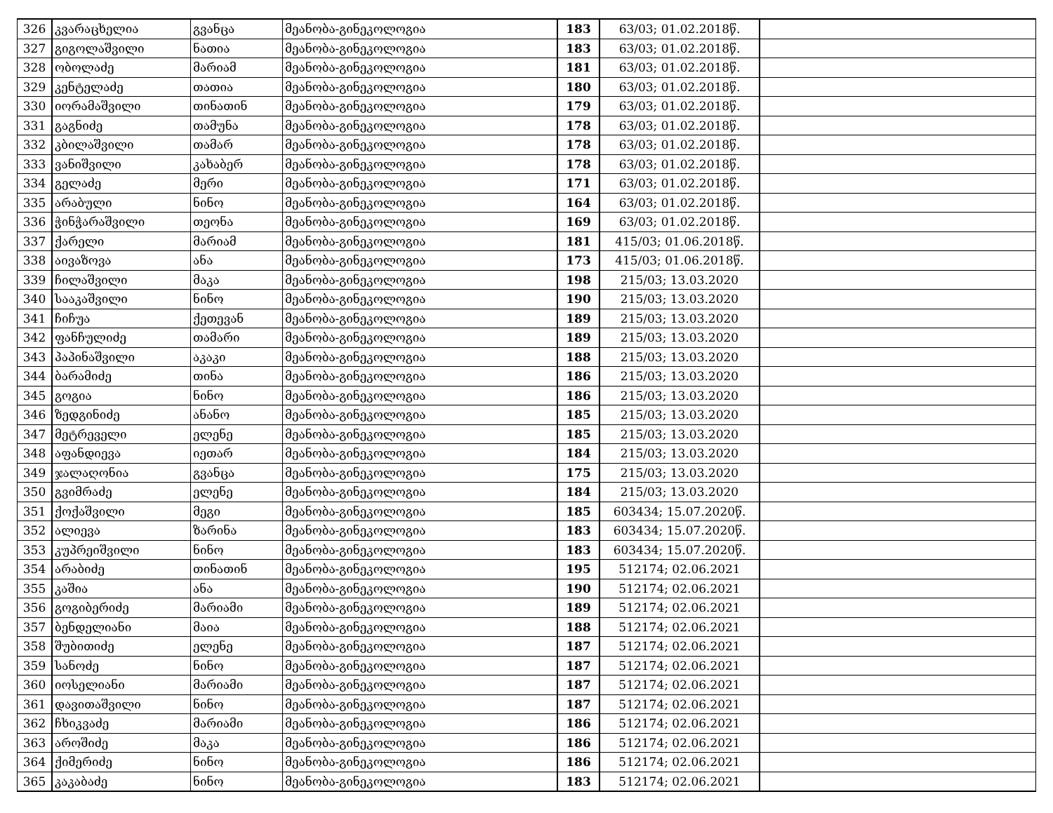| 326 | კვარაცხელია | გვანცა | მეანობა-გინეკოლოგია | 183 | 63/03; 01.02.2018წ. | |
| 327 | გიგოლაშვილი | ნათია | მეანობა-გინეკოლოგია | 183 | 63/03; 01.02.2018წ. | |
| 328 | ობოლაძე | მარიამ | მეანობა-გინეკოლოგია | 181 | 63/03; 01.02.2018წ. | |
| 329 | კენტელაძე | თათია | მეანობა-გინეკოლოგია | 180 | 63/03; 01.02.2018წ. | |
| 330 | იორამაშვილი | თინათინ | მეანობა-გინეკოლოგია | 179 | 63/03; 01.02.2018წ. | |
| 331 | გაგნიძე | თამუნა | მეანობა-გინეკოლოგია | 178 | 63/03; 01.02.2018წ. | |
| 332 | კბილაშვილი | თამარ | მეანობა-გინეკოლოგია | 178 | 63/03; 01.02.2018წ. | |
| 333 | ვანიშვილი | კახაბერ | მეანობა-გინეკოლოგია | 178 | 63/03; 01.02.2018წ. | |
| 334 | გელაძე | მერი | მეანობა-გინეკოლოგია | 171 | 63/03; 01.02.2018წ. | |
| 335 | არაბული | ნინო | მეანობა-გინეკოლოგია | 164 | 63/03; 01.02.2018წ. | |
| 336 | ჭინჭარაშვილი | თეონა | მეანობა-გინეკოლოგია | 169 | 63/03; 01.02.2018წ. | |
| 337 | ქარელი | მარიამ | მეანობა-გინეკოლოგია | 181 | 415/03; 01.06.2018წ. | |
| 338 | აივაზოვა | ანა | მეანობა-გინეკოლოგია | 173 | 415/03; 01.06.2018წ. | |
| 339 | ჩილაშვილი | მაკა | მეანობა-გინეკოლოგია | 198 | 215/03; 13.03.2020 | |
| 340 | სააკაშვილი | ნინო | მეანობა-გინეკოლოგია | 190 | 215/03; 13.03.2020 | |
| 341 | ჩიჩუა | ქეთევან | მეანობა-გინეკოლოგია | 189 | 215/03; 13.03.2020 | |
| 342 | ფანჩულიძე | თამარი | მეანობა-გინეკოლოგია | 189 | 215/03; 13.03.2020 | |
| 343 | პაპინაშვილი | აკაკი | მეანობა-გინეკოლოგია | 188 | 215/03; 13.03.2020 | |
| 344 | ბარამიძე | თინა | მეანობა-გინეკოლოგია | 186 | 215/03; 13.03.2020 | |
| 345 | გოგია | ნინო | მეანობა-გინეკოლოგია | 186 | 215/03; 13.03.2020 | |
| 346 | ზედგინიძე | ანანო | მეანობა-გინეკოლოგია | 185 | 215/03; 13.03.2020 | |
| 347 | მეტრეველი | ელენე | მეანობა-გინეკოლოგია | 185 | 215/03; 13.03.2020 | |
| 348 | აფანდიევა | იეთარ | მეანობა-გინეკოლოგია | 184 | 215/03; 13.03.2020 | |
| 349 | ჯალაღონია | გვანცა | მეანობა-გინეკოლოგია | 175 | 215/03; 13.03.2020 | |
| 350 | გვიმრაძე | ელენე | მეანობა-გინეკოლოგია | 184 | 215/03; 13.03.2020 | |
| 351 | ქოქაშვილი | მეგი | მეანობა-გინეკოლოგია | 185 | 603434; 15.07.2020წ. | |
| 352 | ალიევა | ზარინა | მეანობა-გინეკოლოგია | 183 | 603434; 15.07.2020წ. | |
| 353 | კუპრეიშვილი | ნინო | მეანობა-გინეკოლოგია | 183 | 603434; 15.07.2020წ. | |
| 354 | არაბიძე | თინათინ | მეანობა-გინეკოლოგია | 195 | 512174; 02.06.2021 | |
| 355 | კაშია | ანა | მეანობა-გინეკოლოგია | 190 | 512174; 02.06.2021 | |
| 356 | გოგიბერიძე | მარიამი | მეანობა-გინეკოლოგია | 189 | 512174; 02.06.2021 | |
| 357 | ბენდელიანი | მაია | მეანობა-გინეკოლოგია | 188 | 512174; 02.06.2021 | |
| 358 | შუბითიძე | ელენე | მეანობა-გინეკოლოგია | 187 | 512174; 02.06.2021 | |
| 359 | სანოძე | ნინო | მეანობა-გინეკოლოგია | 187 | 512174; 02.06.2021 | |
| 360 | იოსელიანი | მარიამი | მეანობა-გინეკოლოგია | 187 | 512174; 02.06.2021 | |
| 361 | დავითაშვილი | ნინო | მეანობა-გინეკოლოგია | 187 | 512174; 02.06.2021 | |
| 362 | ჩხიკვაძე | მარიამი | მეანობა-გინეკოლოგია | 186 | 512174; 02.06.2021 | |
| 363 | აროშიძე | მაკა | მეანობა-გინეკოლოგია | 186 | 512174; 02.06.2021 | |
| 364 | ქიმერიძე | ნინო | მეანობა-გინეკოლოგია | 186 | 512174; 02.06.2021 | |
| 365 | კაკაბაძე | ნინო | მეანობა-გინეკოლოგია | 183 | 512174; 02.06.2021 | |